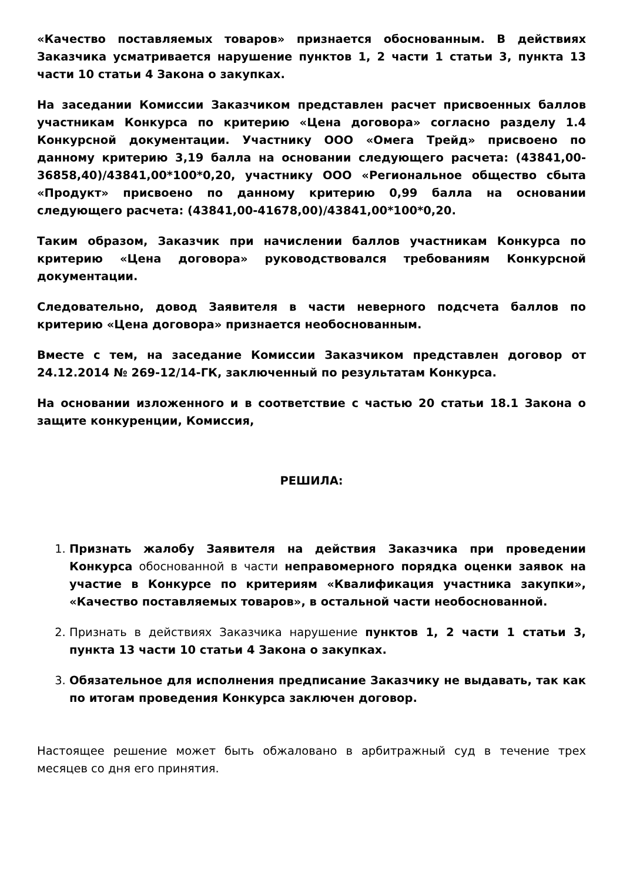«Качество поставляемых товаров» признается обоснованным. В действиях Заказчика усматривается нарушение пунктов 1, 2 части 1 статьи 3, пункта 13 части 10 статьи 4 Закона о закупках.
На заседании Комиссии Заказчиком представлен расчет присвоенных баллов участникам Конкурса по критерию «Цена договора» согласно разделу 1.4 Конкурсной документации. Участнику ООО «Омега Трейд» присвоено по данному критерию 3,19 балла на основании следующего расчета: (43841,00-36858,40)/43841,00*100*0,20, участнику ООО «Региональное общество сбыта «Продукт» присвоено по данному критерию 0,99 балла на основании следующего расчета: (43841,00-41678,00)/43841,00*100*0,20.
Таким образом, Заказчик при начислении баллов участникам Конкурса по критерию «Цена договора» руководствовался требованиям Конкурсной документации.
Следовательно, довод Заявителя в части неверного подсчета баллов по критерию «Цена договора» признается необоснованным.
Вместе с тем, на заседание Комиссии Заказчиком представлен договор от 24.12.2014 № 269-12/14-ГК, заключенный по результатам Конкурса.
На основании изложенного и в соответствие с частью 20 статьи 18.1 Закона о защите конкуренции, Комиссия,
РЕШИЛА:
1. Признать жалобу Заявителя на действия Заказчика при проведении Конкурса обоснованной в части неправомерного порядка оценки заявок на участие в Конкурсе по критериям «Квалификация участника закупки», «Качество поставляемых товаров», в остальной части необоснованной.
2. Признать в действиях Заказчика нарушение пунктов 1, 2 части 1 статьи 3, пункта 13 части 10 статьи 4 Закона о закупках.
3. Обязательное для исполнения предписание Заказчику не выдавать, так как по итогам проведения Конкурса заключен договор.
Настоящее решение может быть обжаловано в арбитражный суд в течение трех месяцев со дня его принятия.